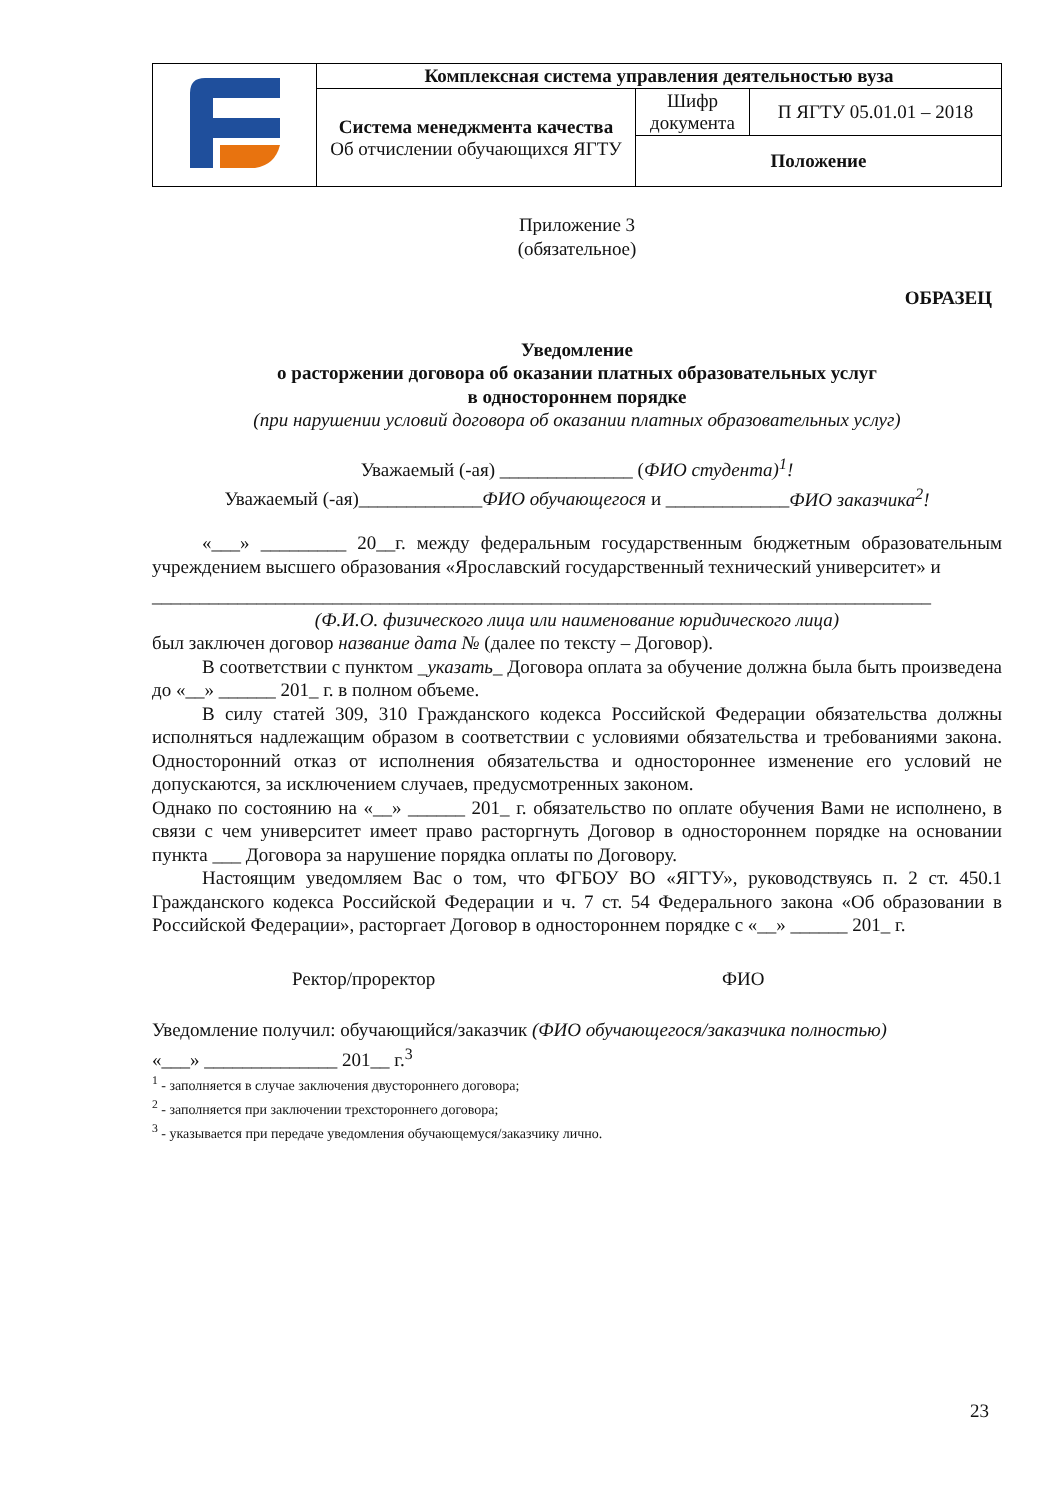| | Комплексная система управления деятельностью вуза | | |
| | Система менеджмента качества Об отчислении обучающихся ЯГТУ | Шифр документа | П ЯГТУ 05.01.01 – 2018 |
| | | Положение | |
Приложение 3
(обязательное)
ОБРАЗЕЦ
Уведомление
о расторжении договора об оказании платных образовательных услуг
в одностороннем порядке
(при нарушении условий договора об оказании платных образовательных услуг)
Уважаемый (-ая) ______________ (ФИО студента)<sup>1</sup>!
Уважаемый (-ая)_____________ФИО обучающегося и _____________ФИО заказчика<sup>2</sup>!
«___» _________ 20__г. между федеральным государственным бюджетным образовательным учреждением высшего образования «Ярославский государственный технический университет» и
__________________________________________________________________________________
(Ф.И.О. физического лица или наименование юридического лица)
был заключен договор название дата № (далее по тексту – Договор).
В соответствии с пунктом _указать_ Договора оплата за обучение должна была быть произведена до «__» ______ 201_ г. в полном объеме.
В силу статей 309, 310 Гражданского кодекса Российской Федерации обязательства должны исполняться надлежащим образом в соответствии с условиями обязательства и требованиями закона. Односторонний отказ от исполнения обязательства и одностороннее изменение его условий не допускаются, за исключением случаев, предусмотренных законом.
Однако по состоянию на «__» ______ 201_ г. обязательство по оплате обучения Вами не исполнено, в связи с чем университет имеет право расторгнуть Договор в одностороннем порядке на основании пункта ___ Договора за нарушение порядка оплаты по Договору.
Настоящим уведомляем Вас о том, что ФГБОУ ВО «ЯГТУ», руководствуясь п. 2 ст. 450.1 Гражданского кодекса Российской Федерации и ч. 7 ст. 54 Федерального закона «Об образовании в Российской Федерации», расторгает Договор в одностороннем порядке с «__» ______ 201_ г.
Ректор/проректор ФИО
Уведомление получил: обучающийся/заказчик (ФИО обучающегося/заказчика полностью)
«___» ______________ 201__ г.<sup>3</sup>
<sup>1</sup> - заполняется в случае заключения двустороннего договора;
<sup>2</sup> - заполняется при заключении трехстороннего договора;
<sup>3</sup> - указывается при передаче уведомления обучающемуся/заказчику лично.
23